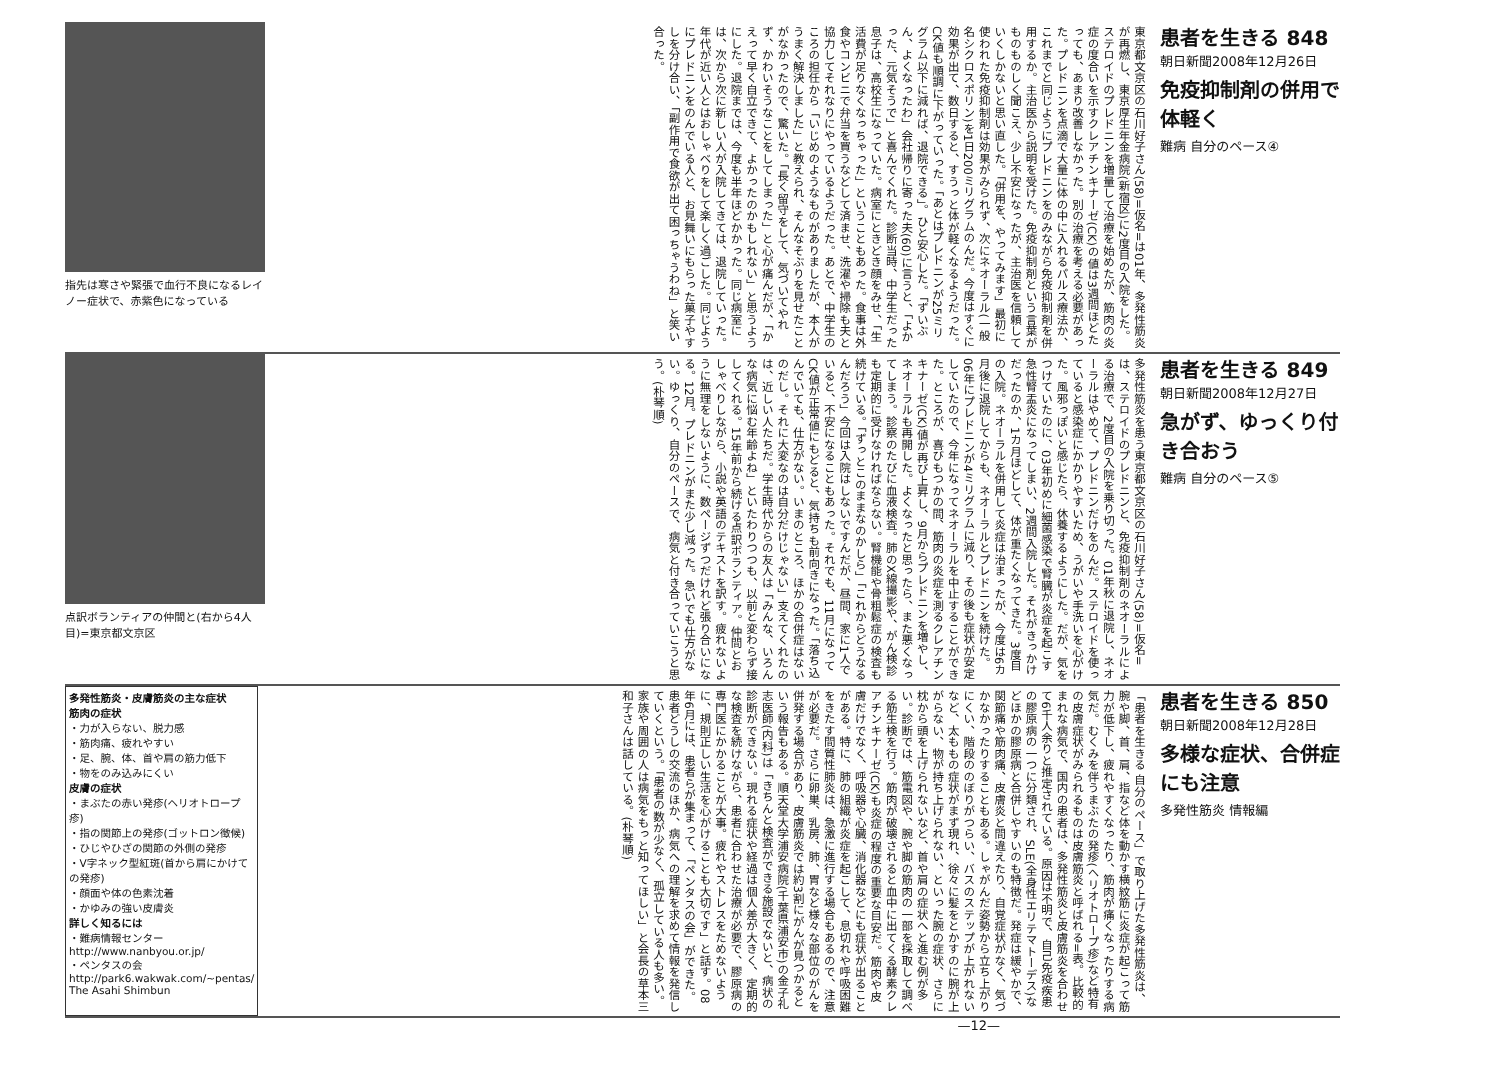患者を生きる 848
朝日新聞2008年12月26日
免疫抑制剤の併用で体軽く
難病 自分のペース④
東京都文京区の石川好子さん(58)=仮名=は01年、多発性筋炎が再燃し、東京厚生年金病院(新宿区)に2度目の入院をした。ステロイドのプレドニンを増量して治療を始めたが、筋肉の炎症の度合いを示すクレアチンキナーゼ(CK)の値は3週間ほどたっても、あまり改善しなかった。別の治療を考える必要があった。プレドニンを点滴で大量に体の中に入れるパルス療法か、これまでと同じようにプレドニンをのみながら免疫抑制剤を併用するか。主治医から説明を受けた。免疫抑制剤という言葉がものものしく聞こえ、少し不安になったが、主治医を信頼していくしかないと思い直した。「併用を、やってみます」最初に使われた免疫抑制剤は効果がみられず、次にネオーラル(一般名シクロスポリン)を1日200ミリグラムのんだ。今度はすぐに効果が出て、数日すると、すうっと体が軽くなるようだった。CK値も順調に下がっていった。「あとはプレドニンが25ミリグラム以下に減れば、退院できる」。ひと安心した。「ずいぶん、よくなったわ」会社帰りに寄った夫(60)に言うと、「よかった、元気そうで」と喜んでくれた。診断当時、中学生だった息子は、高校生になっていた。病室にときどき顔をみせ、「生活費が足りなくなっちゃった」ということもあった。食事は外食やコンビニで弁当を買うなどして済ませ、洗濯や掃除も夫と協力してそれなりにやっているようだった。あとで、中学生のころの担任から「いじめのようなものがありましたが、本人がうまく解決しました」と教えられ、そんなそぶりを見せたことがなかったので、驚いた。「長く留守をして、気づいてやれず、かわいそうなことをしてしまった」と心が痛んだが、「かえって早く自立できて、よかったのかもしれない」と思うようにした。退院までは、今度も半年ほどかかった。同じ病室には、次から次に新しい人が入院してきては、退院していった。年代が近い人とはおしゃべりをして楽しく過ごした。同じようにプレドニンをのんでいる人と、お見舞いにもらった菓子やすしを分け合い、「副作用で食欲が出て困っちゃうわね」と笑い合った。
指先は寒さや緊張で血行不良になるレイノー症状で、赤紫色になっている
患者を生きる 849
朝日新聞2008年12月27日
急がず、ゆっくり付き合おう
難病 自分のペース⑤
多発性筋炎を患う東京都文京区の石川好子さん(58)=仮名=は、ステロイドのプレドニンと、免疫抑制剤のネオーラルによる治療で、2度目の入院を乗り切った。01年秋に退院し、ネオーラルはやめて、プレドニンだけをのんだ。ステロイドを使っていると感染症にかかりやすいため、うがいや手洗いを心がけた。風邪っぽいと感じたら、休養するようにした。だが、気をつけていたのに、03年初めに細菌感染で腎臓が炎症を起こす急性腎盂炎になってしまい、2週間入院した。それがきっかけだったのか、1カ月ほどして、体が重たくなってきた。3度目の入院。ネオーラルを併用して炎症は治まったが、今度は6カ月後に退院してからも、ネオーラルとプレドニンを続けた。06年にプレドニンが4ミリグラムに減り、その後も症状が安定していたので、今年になってネオーラルを中止することができた。ところが、喜びもつかの間、筋肉の炎症を測るクレアチンキナーゼ(CK)値が再び上昇し、9月からプレドニンを増やし、ネオーラルも再開した。よくなったと思ったら、また悪くなってしまう。診察のたびに血液検査。肺のX線撮影や、がん検診も定期的に受けなければならない。腎機能や骨粗鬆症の検査も続けている。「ずっとこのままなのかしら」「これからどうなるんだろう」今回は入院はしないですんだが、昼間、家に1人でいると、不安になることもあった。それでも、11月になってCK値が正常値にもどると、気持ちも前向きになった。「落ち込んでいても、仕方がない。いまのところ、ほかの合併症はないのだし。それに大変なのは自分だけじゃない」支えてくれたのは、近しい人たちだ。学生時代からの友人は「みんな、いろんな病気に悩む年齢よね」といたわりつつも、以前と変わらず接してくれる。15年前から続ける点訳ボランティア。仲間とおしゃべりしながら、小説や英語のテキストを訳す。疲れないように無理をしないように、数ページずつだけれど張り合いになる。12月。プレドニンがまた少し減った。急いでも仕方がない。ゆっくり、自分のペースで、病気と付き合っていこうと思う。(朴琴順)
点訳ボランティアの仲間と(右から4人目)=東京都文京区
患者を生きる 850
朝日新聞2008年12月28日
多様な症状、合併症にも注意
多発性筋炎 情報編
「患者を生きる 自分のペース」で取り上げた多発性筋炎は、腕や脚、首、肩、指など体を動かす横紋筋に炎症が起こって筋力が低下し、疲れやすくなったり、筋肉が痛くなったりする病気だ。むくみを伴うまぶたの発疹(ヘリオトロープ疹)など特有の皮膚症状がみられるものは皮膚筋炎と呼ばれる=表。比較的まれな病気で、国内の患者は、多発性筋炎と皮膚筋炎を合わせて6千人余りと推定されている。原因は不明で、自己免疫疾患の膠原病の一つに分類され、SLE(全身性エリテマトーデス)などほかの膠原病と合併しやすいのも特徴だ。発症は緩やかで、関節痛や筋肉痛、皮膚炎と間違えたり、自覚症状がなく、気づかなかったりすることもある。しゃがんだ姿勢から立ち上がりにくい、階段ののぼりがつらい、バスのステップが上がれないなど、太ももの症状がまず現れ、徐々に髪をとかすのに腕が上がらない、物が持ち上げられない、といった腕の症状、さらに枕から頭を上げられないなど、首や肩の症状へと進む例が多い。診断では、筋電図や、腕や脚の筋肉の一部を採取して調べる筋生検を行う。筋肉が破壊されると血中に出てくる酵素クレアチンキナーゼ(CK)も炎症の程度の重要な目安だ。筋肉や皮膚だけでなく、呼吸器や心臓、消化器などにも症状が出ることがある。特に、肺の組織が炎症を起こして、息切れや呼吸困難をきたす間質性肺炎は、急激に進行する場合もあるので、注意が必要だ。さらに卵巣、乳房、肺、胃など様々な部位のがんを併発する場合があり、皮膚筋炎では約3割にがんが見つかるという報告もある。順天堂大学浦安病院(千葉県浦安市)の金子礼志医師(内科)は「きちんと検査ができる施設でないと、病状の診断ができない。現れる症状や経過は個人差が大きく、定期的な検査を続けながら、患者に合わせた治療が必要で、膠原病の専門医にかかることが大事。疲れやストレスをためないように、規則正しい生活を心がけることも大切です」と話す。08年6月には、患者らが集まって、「ペンタスの会」ができた。患者どうしの交流のほか、病気への理解を求めて情報を発信していくという。「患者の数が少なく、孤立している人も多い。家族や周囲の人は病気をもっと知ってほしい」と会長の草本三和子さんは話している。(朴琴順)
多発性筋炎・皮膚筋炎の主な症状
筋肉の症状
・力が入らない、脱力感
・筋肉痛、疲れやすい
・足、腕、体、首や肩の筋力低下
・物をのみ込みにくい
皮膚の症状
・まぶたの赤い発疹(ヘリオトロープ疹)
・指の関節上の発疹(ゴットロン徴候)
・ひじやひざの関節の外側の発疹
・V字ネック型紅斑(首から肩にかけての発疹)
・顔面や体の色素沈着
・かゆみの強い皮膚炎
詳しく知るには
・難病情報センター http://www.nanbyou.or.jp/
・ペンタスの会 http://park6.wakwak.com/~pentas/
The Asahi Shimbun
—12—